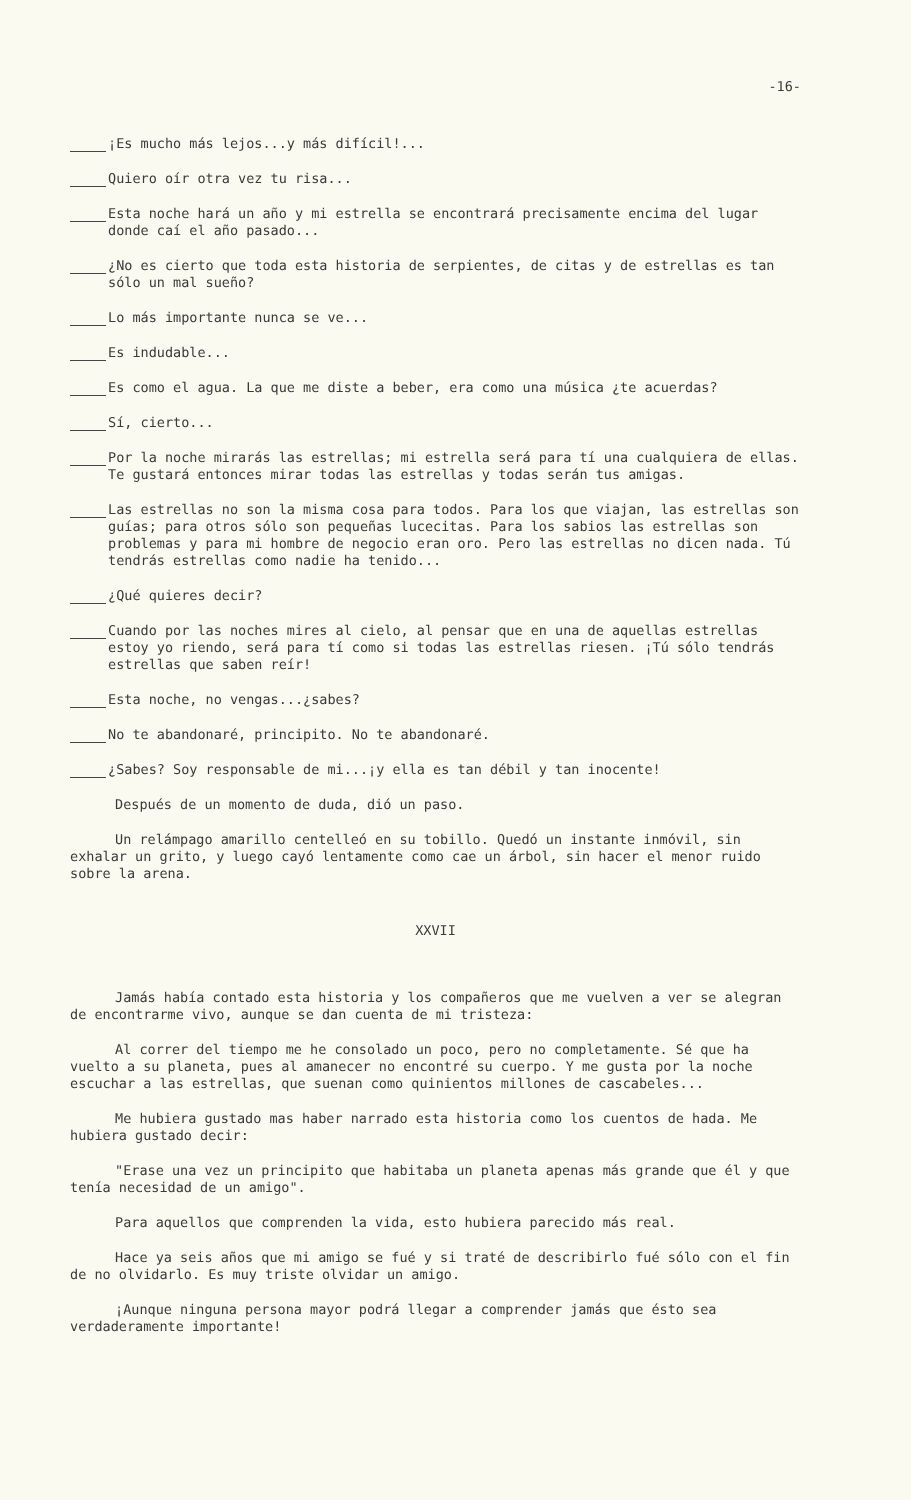-16-
¡Es mucho más lejos...y más difícil!...
Quiero oír otra vez tu risa...
Esta noche hará un año y mi estrella se encontrará precisamente encima del lugar donde caí el año pasado...
¿No es cierto que toda esta historia de serpientes, de citas y de estrellas es tan sólo un mal sueño?
Lo más importante nunca se ve...
Es indudable...
Es como el agua. La que me diste a beber, era como una música ¿te acuerdas?
Sí, cierto...
Por la noche mirarás las estrellas; mi estrella será para tí una cualquiera de ellas. Te gustará entonces mirar todas las estrellas y todas serán tus amigas.
Las estrellas no son la misma cosa para todos. Para los que viajan, las estrellas son guías; para otros sólo son pequeñas lucecitas. Para los sabios las estrellas son problemas y para mi hombre de negocio eran oro. Pero las estrellas no dicen nada. Tú tendrás estrellas como nadie ha tenido...
¿Qué quieres decir?
Cuando por las noches mires al cielo, al pensar que en una de aquellas estrellas estoy yo riendo, será para tí como si todas las estrellas riesen. ¡Tú sólo tendrás estrellas que saben reír!
Esta noche, no vengas...¿sabes?
No te abandonaré, principito. No te abandonaré.
¿Sabes? Soy responsable de mi...¡y ella es tan débil y tan inocente!
Después de un momento de duda, dió un paso.
Un relámpago amarillo centelleó en su tobillo. Quedó un instante inmóvil, sin exhalar un grito, y luego cayó lentamente como cae un árbol, sin hacer el menor ruido sobre la arena.
XXVII
Jamás había contado esta historia y los compañeros que me vuelven a ver se alegran de encontrarme vivo, aunque se dan cuenta de mi tristeza:
Al correr del tiempo me he consolado un poco, pero no completamente. Sé que ha vuelto a su planeta, pues al amanecer no encontré su cuerpo. Y me gusta por la noche escuchar a las estrellas, que suenan como quinientos millones de cascabeles...
Me hubiera gustado mas haber narrado esta historia como los cuentos de hada. Me hubiera gustado decir:
"Erase una vez un principito que habitaba un planeta apenas más grande que él y que tenía necesidad de un amigo".
Para aquellos que comprenden la vida, esto hubiera parecido más real.
Hace ya seis años que mi amigo se fué y si traté de describirlo fué sólo con el fin de no olvidarlo. Es muy triste olvidar un amigo.
¡Aunque ninguna persona mayor podrá llegar a comprender jamás que ésto sea verdaderamente importante!